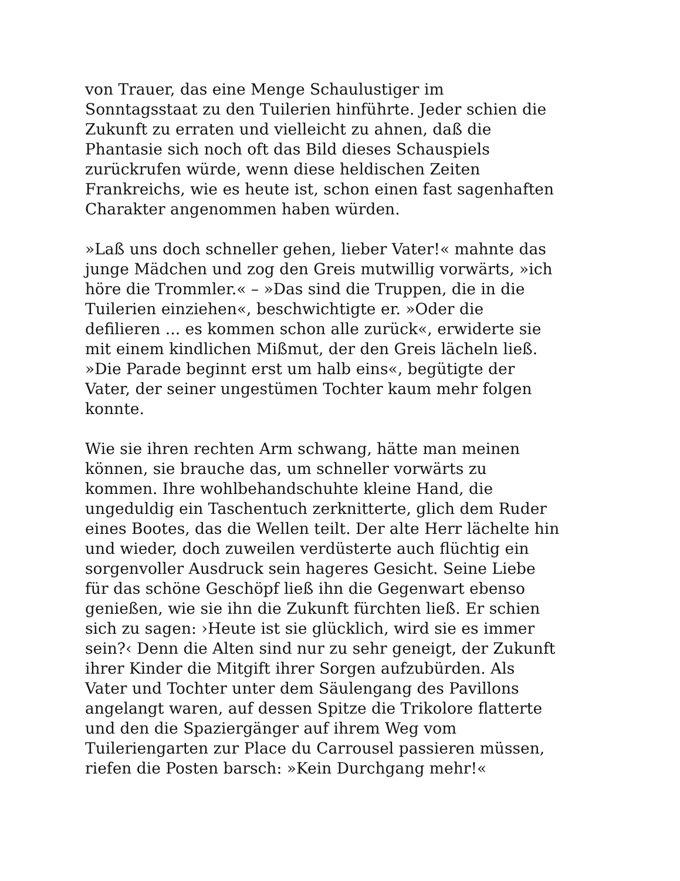von Trauer, das eine Menge Schaulustiger im Sonntagsstaat zu den Tuilerien hinführte. Jeder schien die Zukunft zu erraten und vielleicht zu ahnen, daß die Phantasie sich noch oft das Bild dieses Schauspiels zurückrufen würde, wenn diese heldischen Zeiten Frankreichs, wie es heute ist, schon einen fast sagenhaften Charakter angenommen haben würden.
»Laß uns doch schneller gehen, lieber Vater!« mahnte das junge Mädchen und zog den Greis mutwillig vorwärts, »ich höre die Trommler.« – »Das sind die Truppen, die in die Tuilerien einziehen«, beschwichtigte er. »Oder die defilieren ... es kommen schon alle zurück«, erwiderte sie mit einem kindlichen Mißmut, der den Greis lächeln ließ. »Die Parade beginnt erst um halb eins«, begütigte der Vater, der seiner ungestümen Tochter kaum mehr folgen konnte.
Wie sie ihren rechten Arm schwang, hätte man meinen können, sie brauche das, um schneller vorwärts zu kommen. Ihre wohlbehandschuhte kleine Hand, die ungeduldig ein Taschentuch zerknitterte, glich dem Ruder eines Bootes, das die Wellen teilt. Der alte Herr lächelte hin und wieder, doch zuweilen verdüsterte auch flüchtig ein sorgenvoller Ausdruck sein hageres Gesicht. Seine Liebe für das schöne Geschöpf ließ ihn die Gegenwart ebenso genießen, wie sie ihn die Zukunft fürchten ließ. Er schien sich zu sagen: ›Heute ist sie glücklich, wird sie es immer sein?‹ Denn die Alten sind nur zu sehr geneigt, der Zukunft ihrer Kinder die Mitgift ihrer Sorgen aufzubürden. Als Vater und Tochter unter dem Säulengang des Pavillons angelangt waren, auf dessen Spitze die Trikolore flatterte und den die Spaziergänger auf ihrem Weg vom Tuileriengarten zur Place du Carrousel passieren müssen, riefen die Posten barsch: »Kein Durchgang mehr!«